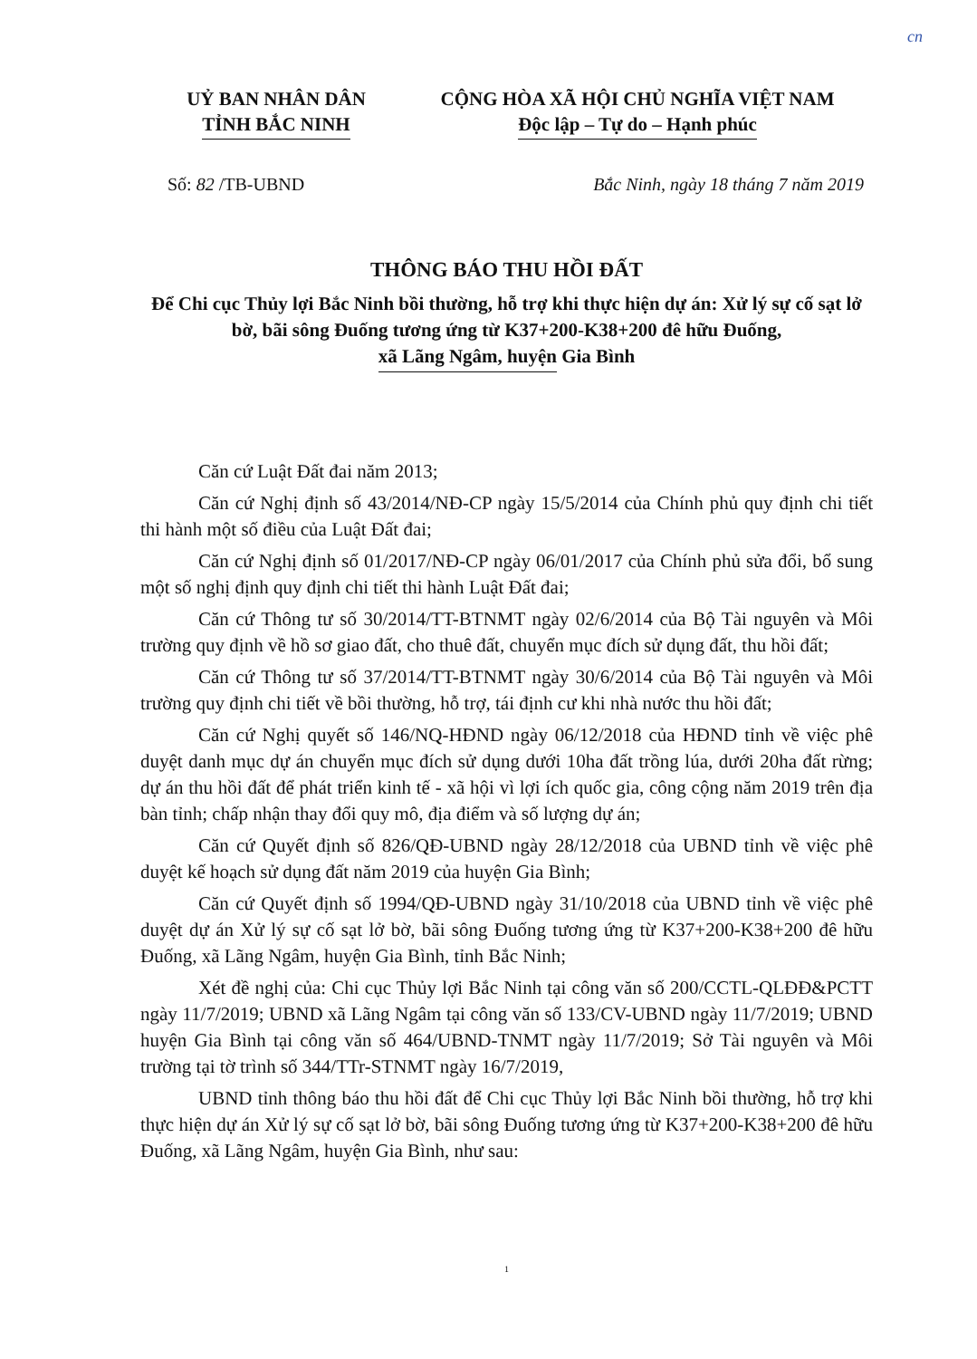cn
UỶ BAN NHÂN DÂN
TỈNH BẮC NINH
CỘNG HÒA XÃ HỘI CHỦ NGHĨA VIỆT NAM
Độc lập – Tự do – Hạnh phúc
Số: 82 /TB-UBND Bắc Ninh, ngày 18 tháng 7 năm 2019
THÔNG BÁO THU HỒI ĐẤT
Để Chi cục Thủy lợi Bắc Ninh bồi thường, hỗ trợ khi thực hiện dự án: Xử lý sự cố sạt lở bờ, bãi sông Đuống tương ứng từ K37+200-K38+200 đê hữu Đuống, xã Lãng Ngâm, huyện Gia Bình
Căn cứ Luật Đất đai năm 2013;
Căn cứ Nghị định số 43/2014/NĐ-CP ngày 15/5/2014 của Chính phủ quy định chi tiết thi hành một số điều của Luật Đất đai;
Căn cứ Nghị định số 01/2017/NĐ-CP ngày 06/01/2017 của Chính phủ sửa đổi, bổ sung một số nghị định quy định chi tiết thi hành Luật Đất đai;
Căn cứ Thông tư số 30/2014/TT-BTNMT ngày 02/6/2014 của Bộ Tài nguyên và Môi trường quy định về hồ sơ giao đất, cho thuê đất, chuyển mục đích sử dụng đất, thu hồi đất;
Căn cứ Thông tư số 37/2014/TT-BTNMT ngày 30/6/2014 của Bộ Tài nguyên và Môi trường quy định chi tiết về bồi thường, hỗ trợ, tái định cư khi nhà nước thu hồi đất;
Căn cứ Nghị quyết số 146/NQ-HĐND ngày 06/12/2018 của HĐND tỉnh về việc phê duyệt danh mục dự án chuyển mục đích sử dụng dưới 10ha đất trồng lúa, dưới 20ha đất rừng; dự án thu hồi đất để phát triển kinh tế - xã hội vì lợi ích quốc gia, công cộng năm 2019 trên địa bàn tỉnh; chấp nhận thay đổi quy mô, địa điểm và số lượng dự án;
Căn cứ Quyết định số 826/QĐ-UBND ngày 28/12/2018 của UBND tỉnh về việc phê duyệt kế hoạch sử dụng đất năm 2019 của huyện Gia Bình;
Căn cứ Quyết định số 1994/QĐ-UBND ngày 31/10/2018 của UBND tỉnh về việc phê duyệt dự án Xử lý sự cố sạt lở bờ, bãi sông Đuống tương ứng từ K37+200-K38+200 đê hữu Đuống, xã Lãng Ngâm, huyện Gia Bình, tỉnh Bắc Ninh;
Xét đề nghị của: Chi cục Thủy lợi Bắc Ninh tại công văn số 200/CCTL-QLĐĐ&PCTT ngày 11/7/2019; UBND xã Lãng Ngâm tại công văn số 133/CV-UBND ngày 11/7/2019; UBND huyện Gia Bình tại công văn số 464/UBND-TNMT ngày 11/7/2019; Sở Tài nguyên và Môi trường tại tờ trình số 344/TTr-STNMT ngày 16/7/2019,
UBND tỉnh thông báo thu hồi đất để Chi cục Thủy lợi Bắc Ninh bồi thường, hỗ trợ khi thực hiện dự án Xử lý sự cố sạt lở bờ, bãi sông Đuống tương ứng từ K37+200-K38+200 đê hữu Đuống, xã Lãng Ngâm, huyện Gia Bình, như sau:
1